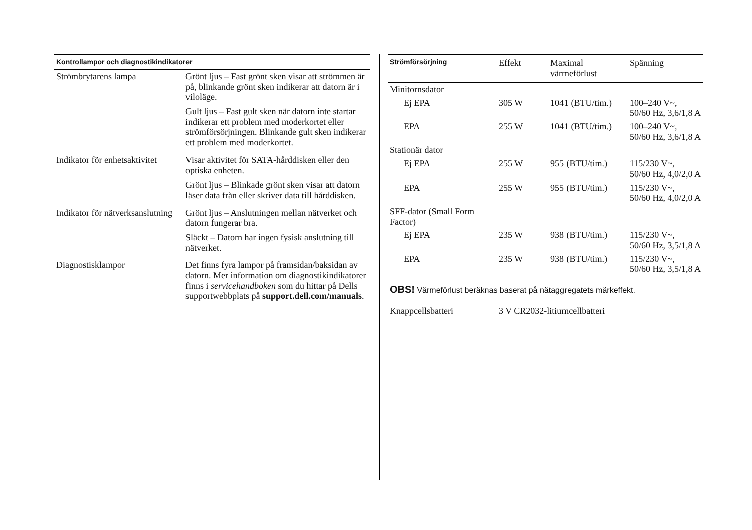| Kontrollampor och diagnostikindikatorer | |
| --- | --- |
| Strömbrytarens lampa | Grönt ljus – Fast grönt sken visar att strömmen är på, blinkande grönt sken indikerar att datorn är i viloläge. Gult ljus – Fast gult sken när datorn inte startar indikerar ett problem med moderkortet eller strömförsörjningen. Blinkande gult sken indikerar ett problem med moderkortet. |
| Indikator för enhetsaktivitet | Visar aktivitet för SATA-hårddisken eller den optiska enheten. Grönt ljus – Blinkade grönt sken visar att datorn läser data från eller skriver data till hårddisken. |
| Indikator för nätverksanslutning | Grönt ljus – Anslutningen mellan nätverket och datorn fungerar bra. Släckt – Datorn har ingen fysisk anslutning till nätverket. |
| Diagnostisklampor | Det finns fyra lampor på framsidan/baksidan av datorn. Mer information om diagnostikindikatorer finns i servicehandboken som du hittar på Dells supportwebbplats på support.dell.com/manuals . |
| Strömförsörjning | Effekt | Maximal värmeförlust | Spänning |
| --- | --- | --- | --- |
| Minitornsdator | | | |
| Ej EPA | 305 W | 1041 (BTU/tim.) | 100–240 V~, 50/60 Hz, 3,6/1,8 A |
| EPA | 255 W | 1041 (BTU/tim.) | 100–240 V~, 50/60 Hz, 3,6/1,8 A |
| Stationär dator | | | |
| Ej EPA | 255 W | 955 (BTU/tim.) | 115/230 V~, 50/60 Hz, 4,0/2,0 A |
| EPA | 255 W | 955 (BTU/tim.) | 115/230 V~, 50/60 Hz, 4,0/2,0 A |
| SFF-dator (Small Form Factor) | | | |
| Ej EPA | 235 W | 938 (BTU/tim.) | 115/230 V~, 50/60 Hz, 3,5/1,8 A |
| EPA | 235 W | 938 (BTU/tim.) | 115/230 V~, 50/60 Hz, 3,5/1,8 A |
OBS! Värmeförlust beräknas baserat på nätaggregatets märkeffekt.
| Knappcellsbatteri | 3 V CR2032-litiumcellbatteri |